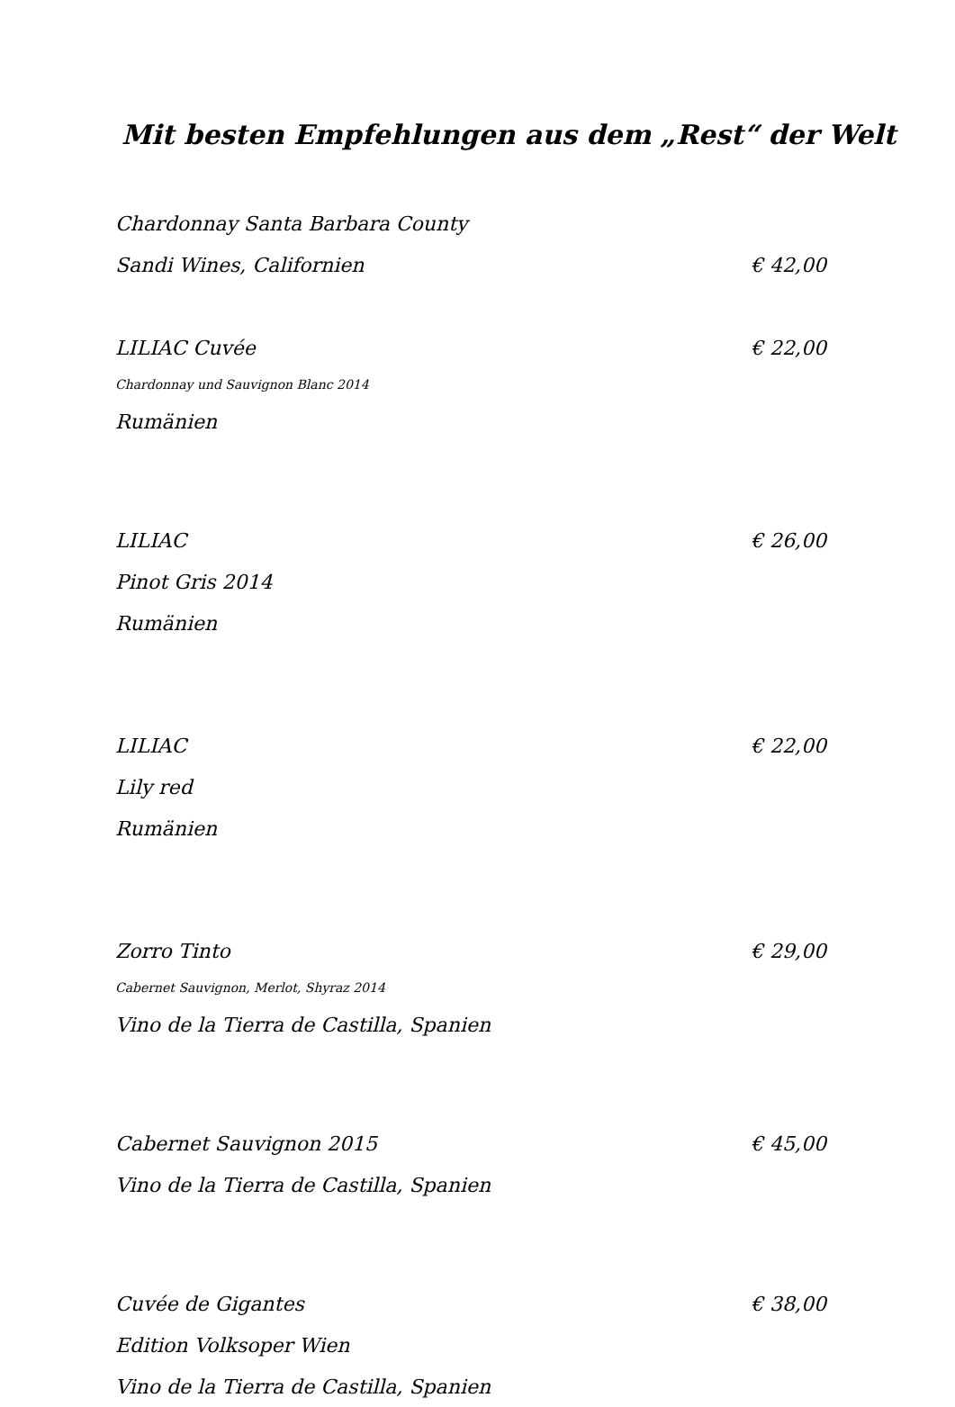Mit besten Empfehlungen aus dem „Rest“ der Welt
Chardonnay Santa Barbara County
Sandi Wines, Californien € 42,00
LILIAC Cuvée € 22,00
Chardonnay und Sauvignon Blanc 2014
Rumänien
LILIAC € 26,00
Pinot Gris 2014
Rumänien
LILIAC € 22,00
Lily red
Rumänien
Zorro Tinto € 29,00
Cabernet Sauvignon, Merlot, Shyraz 2014
Vino de la Tierra de Castilla, Spanien
Cabernet Sauvignon 2015 € 45,00
Vino de la Tierra de Castilla, Spanien
Cuvée de Gigantes € 38,00
Edition Volksoper Wien
Vino de la Tierra de Castilla, Spanien